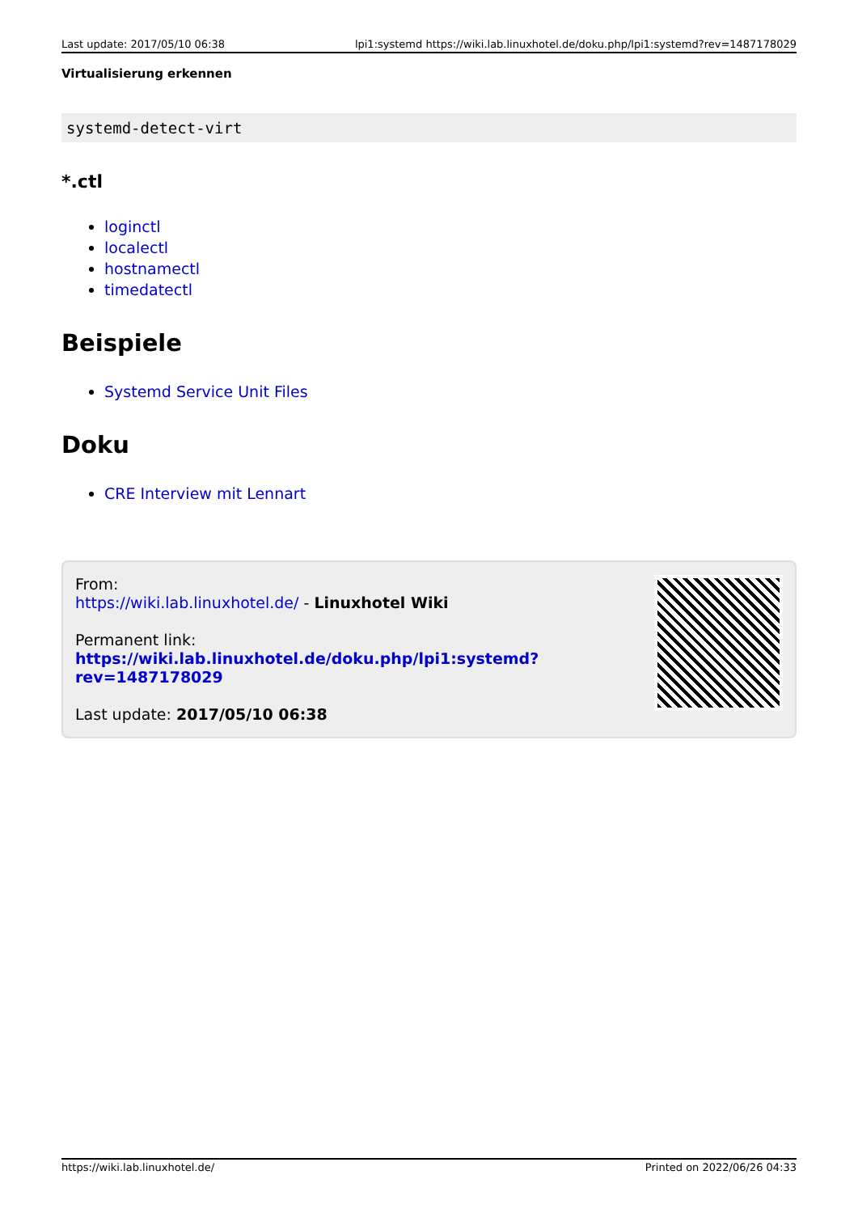Last update: 2017/05/10 06:38 lpi1:systemd https://wiki.lab.linuxhotel.de/doku.php/lpi1:systemd?rev=1487178029
Virtualisierung erkennen
systemd-detect-virt
*.ctl
loginctl
localectl
hostnamectl
timedatectl
Beispiele
Systemd Service Unit Files
Doku
CRE Interview mit Lennart
From:
https://wiki.lab.linuxhotel.de/ - Linuxhotel Wiki
Permanent link:
https://wiki.lab.linuxhotel.de/doku.php/lpi1:systemd?rev=1487178029
Last update: 2017/05/10 06:38
https://wiki.lab.linuxhotel.de/ Printed on 2022/06/26 04:33